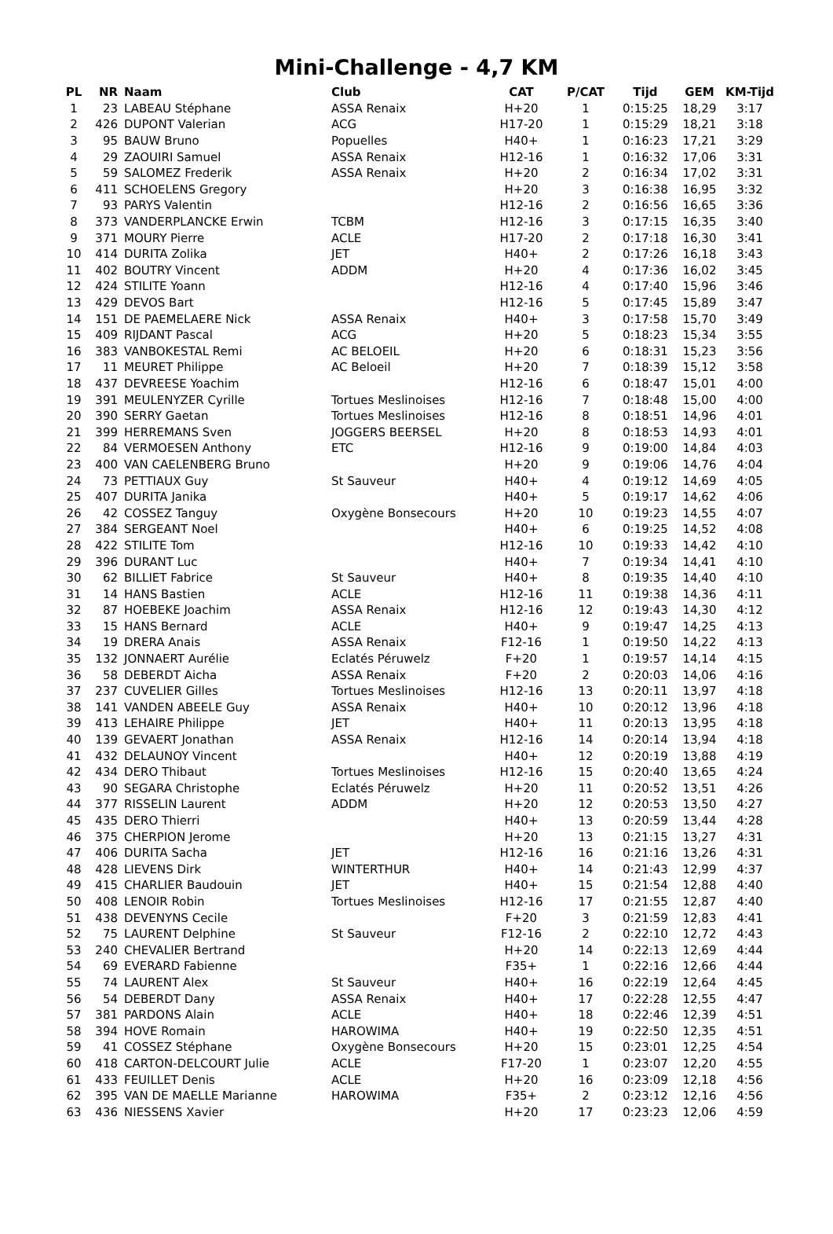Mini-Challenge - 4,7 KM
| PL | NR | Naam | Club | CAT | P/CAT | Tijd | GEM | KM-Tijd |
| --- | --- | --- | --- | --- | --- | --- | --- | --- |
| 1 | 23 | LABEAU Stéphane | ASSA Renaix | H+20 | 1 | 0:15:25 | 18,29 | 3:17 |
| 2 | 426 | DUPONT Valerian | ACG | H17-20 | 1 | 0:15:29 | 18,21 | 3:18 |
| 3 | 95 | BAUW Bruno | Popuelles | H40+ | 1 | 0:16:23 | 17,21 | 3:29 |
| 4 | 29 | ZAOUIRI Samuel | ASSA Renaix | H12-16 | 1 | 0:16:32 | 17,06 | 3:31 |
| 5 | 59 | SALOMEZ Frederik | ASSA Renaix | H+20 | 2 | 0:16:34 | 17,02 | 3:31 |
| 6 | 411 | SCHOELENS Gregory | | H+20 | 3 | 0:16:38 | 16,95 | 3:32 |
| 7 | 93 | PARYS Valentin | | H12-16 | 2 | 0:16:56 | 16,65 | 3:36 |
| 8 | 373 | VANDERPLANCKE Erwin | TCBM | H12-16 | 3 | 0:17:15 | 16,35 | 3:40 |
| 9 | 371 | MOURY Pierre | ACLE | H17-20 | 2 | 0:17:18 | 16,30 | 3:41 |
| 10 | 414 | DURITA Zolika | JET | H40+ | 2 | 0:17:26 | 16,18 | 3:43 |
| 11 | 402 | BOUTRY Vincent | ADDM | H+20 | 4 | 0:17:36 | 16,02 | 3:45 |
| 12 | 424 | STILITE Yoann | | H12-16 | 4 | 0:17:40 | 15,96 | 3:46 |
| 13 | 429 | DEVOS Bart | | H12-16 | 5 | 0:17:45 | 15,89 | 3:47 |
| 14 | 151 | DE PAEMELAERE Nick | ASSA Renaix | H40+ | 3 | 0:17:58 | 15,70 | 3:49 |
| 15 | 409 | RIJDANT Pascal | ACG | H+20 | 5 | 0:18:23 | 15,34 | 3:55 |
| 16 | 383 | VANBOKESTAL Remi | AC BELOEIL | H+20 | 6 | 0:18:31 | 15,23 | 3:56 |
| 17 | 11 | MEURET Philippe | AC Beloeil | H+20 | 7 | 0:18:39 | 15,12 | 3:58 |
| 18 | 437 | DEVREESE Yoachim | | H12-16 | 6 | 0:18:47 | 15,01 | 4:00 |
| 19 | 391 | MEULENYZER Cyrille | Tortues Meslinoises | H12-16 | 7 | 0:18:48 | 15,00 | 4:00 |
| 20 | 390 | SERRY Gaetan | Tortues Meslinoises | H12-16 | 8 | 0:18:51 | 14,96 | 4:01 |
| 21 | 399 | HERREMANS Sven | JOGGERS BEERSEL | H+20 | 8 | 0:18:53 | 14,93 | 4:01 |
| 22 | 84 | VERMOESEN Anthony | ETC | H12-16 | 9 | 0:19:00 | 14,84 | 4:03 |
| 23 | 400 | VAN CAELENBERG Bruno | | H+20 | 9 | 0:19:06 | 14,76 | 4:04 |
| 24 | 73 | PETTIAUX Guy | St Sauveur | H40+ | 4 | 0:19:12 | 14,69 | 4:05 |
| 25 | 407 | DURITA Janika | | H40+ | 5 | 0:19:17 | 14,62 | 4:06 |
| 26 | 42 | COSSEZ Tanguy | Oxygène Bonsecours | H+20 | 10 | 0:19:23 | 14,55 | 4:07 |
| 27 | 384 | SERGEANT Noel | | H40+ | 6 | 0:19:25 | 14,52 | 4:08 |
| 28 | 422 | STILITE Tom | | H12-16 | 10 | 0:19:33 | 14,42 | 4:10 |
| 29 | 396 | DURANT Luc | | H40+ | 7 | 0:19:34 | 14,41 | 4:10 |
| 30 | 62 | BILLIET Fabrice | St Sauveur | H40+ | 8 | 0:19:35 | 14,40 | 4:10 |
| 31 | 14 | HANS Bastien | ACLE | H12-16 | 11 | 0:19:38 | 14,36 | 4:11 |
| 32 | 87 | HOEBEKE Joachim | ASSA Renaix | H12-16 | 12 | 0:19:43 | 14,30 | 4:12 |
| 33 | 15 | HANS Bernard | ACLE | H40+ | 9 | 0:19:47 | 14,25 | 4:13 |
| 34 | 19 | DRERA Anais | ASSA Renaix | F12-16 | 1 | 0:19:50 | 14,22 | 4:13 |
| 35 | 132 | JONNAERT Aurélie | Eclatés Péruwelz | F+20 | 1 | 0:19:57 | 14,14 | 4:15 |
| 36 | 58 | DEBERDT Aicha | ASSA Renaix | F+20 | 2 | 0:20:03 | 14,06 | 4:16 |
| 37 | 237 | CUVELIER Gilles | Tortues Meslinoises | H12-16 | 13 | 0:20:11 | 13,97 | 4:18 |
| 38 | 141 | VANDEN ABEELE Guy | ASSA Renaix | H40+ | 10 | 0:20:12 | 13,96 | 4:18 |
| 39 | 413 | LEHAIRE Philippe | JET | H40+ | 11 | 0:20:13 | 13,95 | 4:18 |
| 40 | 139 | GEVAERT Jonathan | ASSA Renaix | H12-16 | 14 | 0:20:14 | 13,94 | 4:18 |
| 41 | 432 | DELAUNOY Vincent | | H40+ | 12 | 0:20:19 | 13,88 | 4:19 |
| 42 | 434 | DERO Thibaut | Tortues Meslinoises | H12-16 | 15 | 0:20:40 | 13,65 | 4:24 |
| 43 | 90 | SEGARA Christophe | Eclatés Péruwelz | H+20 | 11 | 0:20:52 | 13,51 | 4:26 |
| 44 | 377 | RISSELIN Laurent | ADDM | H+20 | 12 | 0:20:53 | 13,50 | 4:27 |
| 45 | 435 | DERO Thierri | | H40+ | 13 | 0:20:59 | 13,44 | 4:28 |
| 46 | 375 | CHERPION Jerome | | H+20 | 13 | 0:21:15 | 13,27 | 4:31 |
| 47 | 406 | DURITA Sacha | JET | H12-16 | 16 | 0:21:16 | 13,26 | 4:31 |
| 48 | 428 | LIEVENS Dirk | WINTERTHUR | H40+ | 14 | 0:21:43 | 12,99 | 4:37 |
| 49 | 415 | CHARLIER Baudouin | JET | H40+ | 15 | 0:21:54 | 12,88 | 4:40 |
| 50 | 408 | LENOIR Robin | Tortues Meslinoises | H12-16 | 17 | 0:21:55 | 12,87 | 4:40 |
| 51 | 438 | DEVENYNS Cecile | | F+20 | 3 | 0:21:59 | 12,83 | 4:41 |
| 52 | 75 | LAURENT Delphine | St Sauveur | F12-16 | 2 | 0:22:10 | 12,72 | 4:43 |
| 53 | 240 | CHEVALIER Bertrand | | H+20 | 14 | 0:22:13 | 12,69 | 4:44 |
| 54 | 69 | EVERARD Fabienne | | F35+ | 1 | 0:22:16 | 12,66 | 4:44 |
| 55 | 74 | LAURENT Alex | St Sauveur | H40+ | 16 | 0:22:19 | 12,64 | 4:45 |
| 56 | 54 | DEBERDT Dany | ASSA Renaix | H40+ | 17 | 0:22:28 | 12,55 | 4:47 |
| 57 | 381 | PARDONS Alain | ACLE | H40+ | 18 | 0:22:46 | 12,39 | 4:51 |
| 58 | 394 | HOVE Romain | HAROWIMA | H40+ | 19 | 0:22:50 | 12,35 | 4:51 |
| 59 | 41 | COSSEZ Stéphane | Oxygène Bonsecours | H+20 | 15 | 0:23:01 | 12,25 | 4:54 |
| 60 | 418 | CARTON-DELCOURT Julie | ACLE | F17-20 | 1 | 0:23:07 | 12,20 | 4:55 |
| 61 | 433 | FEUILLET Denis | ACLE | H+20 | 16 | 0:23:09 | 12,18 | 4:56 |
| 62 | 395 | VAN DE MAELLE Marianne | HAROWIMA | F35+ | 2 | 0:23:12 | 12,16 | 4:56 |
| 63 | 436 | NIESSENS Xavier | | H+20 | 17 | 0:23:23 | 12,06 | 4:59 |